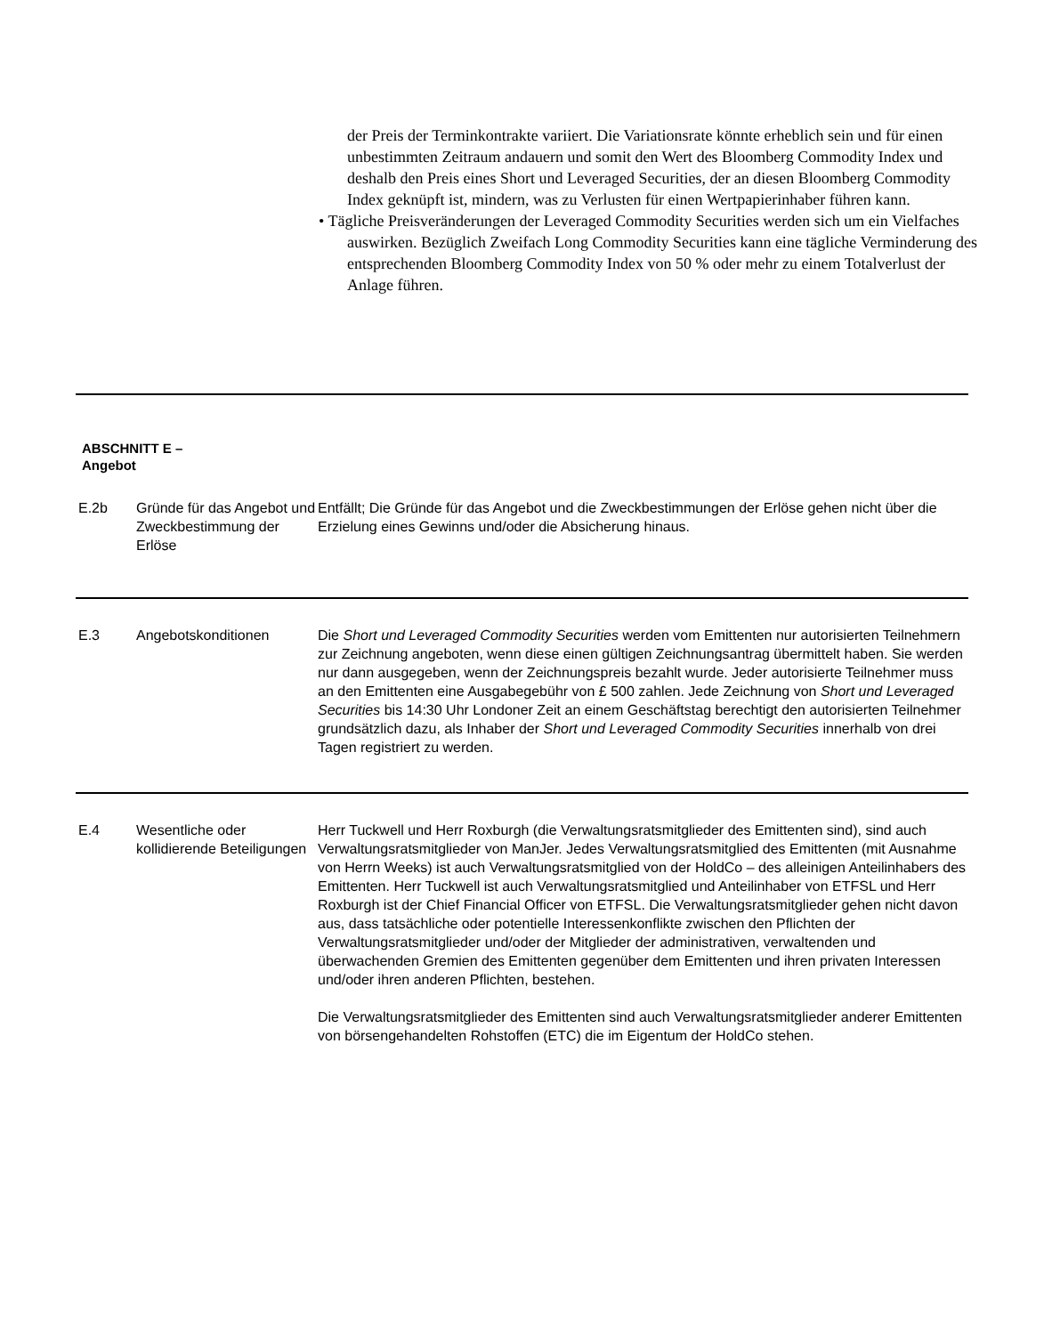der Preis der Terminkontrakte variiert. Die Variationsrate könnte erheblich sein und für einen unbestimmten Zeitraum andauern und somit den Wert des Bloomberg Commodity Index und deshalb den Preis eines Short und Leveraged Securities, der an diesen Bloomberg Commodity Index geknüpft ist, mindern, was zu Verlusten für einen Wertpapierinhaber führen kann.
• Tägliche Preisveränderungen der Leveraged Commodity Securities werden sich um ein Vielfaches auswirken. Bezüglich Zweifach Long Commodity Securities kann eine tägliche Verminderung des entsprechenden Bloomberg Commodity Index von 50 % oder mehr zu einem Totalverlust der Anlage führen.
ABSCHNITT E –
Angebot
| E.2b | Gründe für das Angebot und Zweckbestimmung der Erlöse | Entfällt; Die Gründe für das Angebot und die Zweckbestimmungen der Erlöse gehen nicht über die Erzielung eines Gewinns und/oder die Absicherung hinaus. |
| E.3 | Angebotskonditionen | Die Short und Leveraged Commodity Securities werden vom Emittenten nur autorisierten Teilnehmern zur Zeichnung angeboten, wenn diese einen gültigen Zeichnungsantrag übermittelt haben. Sie werden nur dann ausgegeben, wenn der Zeichnungspreis bezahlt wurde. Jeder autorisierte Teilnehmer muss an den Emittenten eine Ausgabegebühr von £ 500 zahlen. Jede Zeichnung von Short und Leveraged Securities bis 14:30 Uhr Londoner Zeit an einem Geschäftstag berechtigt den autorisierten Teilnehmer grundsätzlich dazu, als Inhaber der Short und Leveraged Commodity Securities innerhalb von drei Tagen registriert zu werden. |
| E.4 | Wesentliche oder kollidierende Beteiligungen | Herr Tuckwell und Herr Roxburgh (die Verwaltungsratsmitglieder des Emittenten sind), sind auch Verwaltungsratsmitglieder von ManJer. Jedes Verwaltungsratsmitglied des Emittenten (mit Ausnahme von Herrn Weeks) ist auch Verwaltungsratsmitglied von der HoldCo – des alleinigen Anteilinhabers des Emittenten. Herr Tuckwell ist auch Verwaltungsratsmitglied und Anteilinhaber von ETFSL und Herr Roxburgh ist der Chief Financial Officer von ETFSL. Die Verwaltungsratsmitglieder gehen nicht davon aus, dass tatsächliche oder potentielle Interessenkonflikte zwischen den Pflichten der Verwaltungsratsmitglieder und/oder der Mitglieder der administrativen, verwaltenden und überwachenden Gremien des Emittenten gegenüber dem Emittenten und ihren privaten Interessen und/oder ihren anderen Pflichten, bestehen. Die Verwaltungsratsmitglieder des Emittenten sind auch Verwaltungsratsmitglieder anderer Emittenten von börsengehandelten Rohstoffen (ETC) die im Eigentum der HoldCo stehen. |